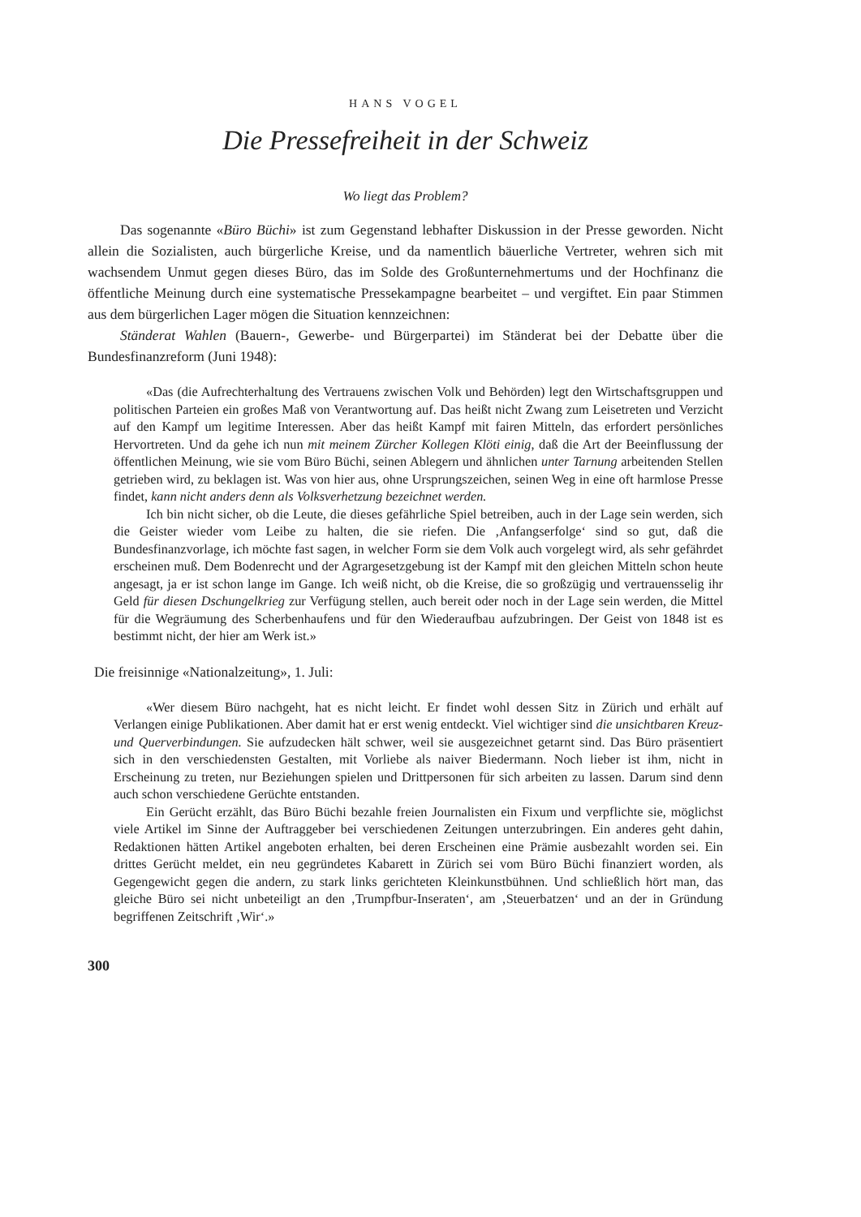HANS VOGEL
Die Pressefreiheit in der Schweiz
Wo liegt das Problem?
Das sogenannte «Büro Büchi» ist zum Gegenstand lebhafter Diskussion in der Presse geworden. Nicht allein die Sozialisten, auch bürgerliche Kreise, und da namentlich bäuerliche Vertreter, wehren sich mit wachsendem Unmut gegen dieses Büro, das im Solde des Großunternehmertums und der Hochfinanz die öffentliche Meinung durch eine systematische Pressekampagne bearbeitet – und vergiftet. Ein paar Stimmen aus dem bürgerlichen Lager mögen die Situation kennzeichnen:
Ständerat Wahlen (Bauern-, Gewerbe- und Bürgerpartei) im Ständerat bei der Debatte über die Bundesfinanzreform (Juni 1948):
«Das (die Aufrechterhaltung des Vertrauens zwischen Volk und Behörden) legt den Wirtschaftsgruppen und politischen Parteien ein großes Maß von Verantwortung auf. Das heißt nicht Zwang zum Leisetreten und Verzicht auf den Kampf um legitime Interessen. Aber das heißt Kampf mit fairen Mitteln, das erfordert persönliches Hervortreten. Und da gehe ich nun mit meinem Zürcher Kollegen Klöti einig, daß die Art der Beeinflussung der öffentlichen Meinung, wie sie vom Büro Büchi, seinen Ablegern und ähnlichen unter Tarnung arbeitenden Stellen getrieben wird, zu beklagen ist. Was von hier aus, ohne Ursprungszeichen, seinen Weg in eine oft harmlose Presse findet, kann nicht anders denn als Volksverhetzung bezeichnet werden.
Ich bin nicht sicher, ob die Leute, die dieses gefährliche Spiel betreiben, auch in der Lage sein werden, sich die Geister wieder vom Leibe zu halten, die sie riefen. Die ‚Anfangserfolge‘ sind so gut, daß die Bundesfinanzvorlage, ich möchte fast sagen, in welcher Form sie dem Volk auch vorgelegt wird, als sehr gefährdet erscheinen muß. Dem Bodenrecht und der Agrargesetzgebung ist der Kampf mit den gleichen Mitteln schon heute angesagt, ja er ist schon lange im Gange. Ich weiß nicht, ob die Kreise, die so großzügig und vertrauensselig ihr Geld für diesen Dschungelkrieg zur Verfügung stellen, auch bereit oder noch in der Lage sein werden, die Mittel für die Wegräumung des Scherbenhaufens und für den Wiederaufbau aufzubringen. Der Geist von 1848 ist es bestimmt nicht, der hier am Werk ist.»
Die freisinnige «Nationalzeitung», 1. Juli:
«Wer diesem Büro nachgeht, hat es nicht leicht. Er findet wohl dessen Sitz in Zürich und erhält auf Verlangen einige Publikationen. Aber damit hat er erst wenig entdeckt. Viel wichtiger sind die unsichtbaren Kreuz- und Querverbindungen. Sie aufzudecken hält schwer, weil sie ausgezeichnet getarnt sind. Das Büro präsentiert sich in den verschiedensten Gestalten, mit Vorliebe als naiver Biedermann. Noch lieber ist ihm, nicht in Erscheinung zu treten, nur Beziehungen spielen und Drittpersonen für sich arbeiten zu lassen. Darum sind denn auch schon verschiedene Gerüchte entstanden.
Ein Gerücht erzählt, das Büro Büchi bezahle freien Journalisten ein Fixum und verpflichte sie, möglichst viele Artikel im Sinne der Auftraggeber bei verschiedenen Zeitungen unterzubringen. Ein anderes geht dahin, Redaktionen hätten Artikel angeboten erhalten, bei deren Erscheinen eine Prämie ausbezahlt worden sei. Ein drittes Gerücht meldet, ein neu gegründetes Kabarett in Zürich sei vom Büro Büchi finanziert worden, als Gegengewicht gegen die andern, zu stark links gerichteten Kleinkunstbühnen. Und schließlich hört man, das gleiche Büro sei nicht unbeteiligt an den ‚Trumpfbur-Inseraten‘, am ‚Steuerbatzen‘ und an der in Gründung begriffenen Zeitschrift ‚Wir‘.»
300